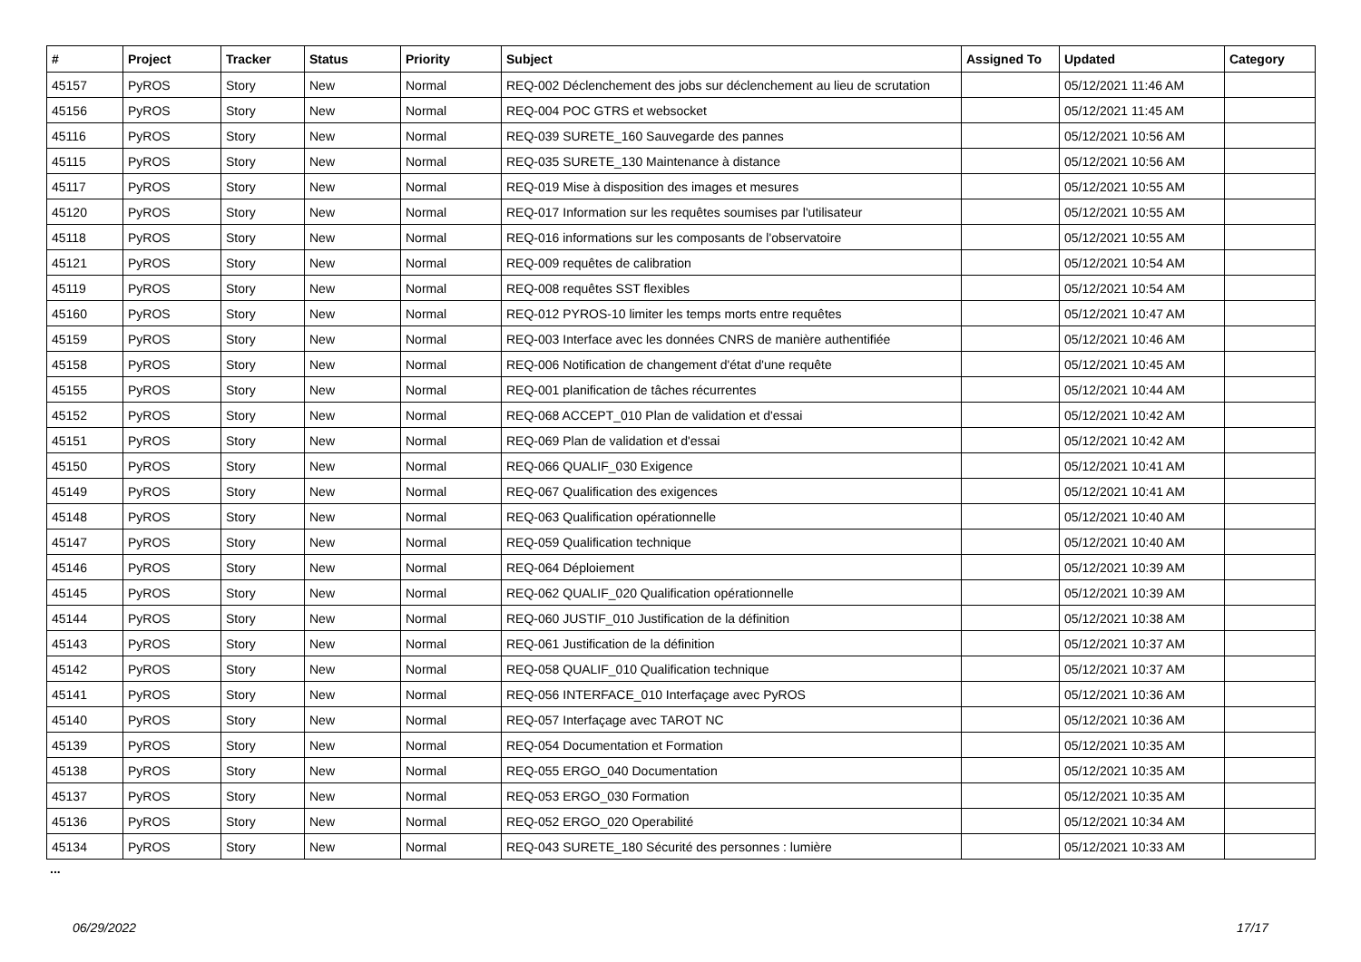| # | Project | Tracker | Status | Priority | Subject | Assigned To | Updated | Category |
| --- | --- | --- | --- | --- | --- | --- | --- | --- |
| 45157 | PyROS | Story | New | Normal | REQ-002 Déclenchement des jobs sur déclenchement au lieu de scrutation | | 05/12/2021 11:46 AM | |
| 45156 | PyROS | Story | New | Normal | REQ-004 POC GTRS et websocket | | 05/12/2021 11:45 AM | |
| 45116 | PyROS | Story | New | Normal | REQ-039 SURETE_160 Sauvegarde des pannes | | 05/12/2021 10:56 AM | |
| 45115 | PyROS | Story | New | Normal | REQ-035 SURETE_130 Maintenance à distance | | 05/12/2021 10:56 AM | |
| 45117 | PyROS | Story | New | Normal | REQ-019 Mise à disposition des images et mesures | | 05/12/2021 10:55 AM | |
| 45120 | PyROS | Story | New | Normal | REQ-017 Information sur les requêtes soumises par l'utilisateur | | 05/12/2021 10:55 AM | |
| 45118 | PyROS | Story | New | Normal | REQ-016 informations sur les composants de l'observatoire | | 05/12/2021 10:55 AM | |
| 45121 | PyROS | Story | New | Normal | REQ-009 requêtes de calibration | | 05/12/2021 10:54 AM | |
| 45119 | PyROS | Story | New | Normal | REQ-008 requêtes SST flexibles | | 05/12/2021 10:54 AM | |
| 45160 | PyROS | Story | New | Normal | REQ-012 PYROS-10 limiter les temps morts entre requêtes | | 05/12/2021 10:47 AM | |
| 45159 | PyROS | Story | New | Normal | REQ-003 Interface avec les données CNRS de manière authentifiée | | 05/12/2021 10:46 AM | |
| 45158 | PyROS | Story | New | Normal | REQ-006 Notification de changement d'état d'une requête | | 05/12/2021 10:45 AM | |
| 45155 | PyROS | Story | New | Normal | REQ-001 planification de tâches récurrentes | | 05/12/2021 10:44 AM | |
| 45152 | PyROS | Story | New | Normal | REQ-068 ACCEPT_010 Plan de validation et d'essai | | 05/12/2021 10:42 AM | |
| 45151 | PyROS | Story | New | Normal | REQ-069 Plan de validation et d'essai | | 05/12/2021 10:42 AM | |
| 45150 | PyROS | Story | New | Normal | REQ-066 QUALIF_030 Exigence | | 05/12/2021 10:41 AM | |
| 45149 | PyROS | Story | New | Normal | REQ-067 Qualification des exigences | | 05/12/2021 10:41 AM | |
| 45148 | PyROS | Story | New | Normal | REQ-063 Qualification opérationnelle | | 05/12/2021 10:40 AM | |
| 45147 | PyROS | Story | New | Normal | REQ-059 Qualification technique | | 05/12/2021 10:40 AM | |
| 45146 | PyROS | Story | New | Normal | REQ-064 Déploiement | | 05/12/2021 10:39 AM | |
| 45145 | PyROS | Story | New | Normal | REQ-062 QUALIF_020 Qualification opérationnelle | | 05/12/2021 10:39 AM | |
| 45144 | PyROS | Story | New | Normal | REQ-060 JUSTIF_010 Justification de la définition | | 05/12/2021 10:38 AM | |
| 45143 | PyROS | Story | New | Normal | REQ-061 Justification de la définition | | 05/12/2021 10:37 AM | |
| 45142 | PyROS | Story | New | Normal | REQ-058 QUALIF_010 Qualification technique | | 05/12/2021 10:37 AM | |
| 45141 | PyROS | Story | New | Normal | REQ-056 INTERFACE_010 Interfaçage avec PyROS | | 05/12/2021 10:36 AM | |
| 45140 | PyROS | Story | New | Normal | REQ-057 Interfaçage avec TAROT NC | | 05/12/2021 10:36 AM | |
| 45139 | PyROS | Story | New | Normal | REQ-054 Documentation et Formation | | 05/12/2021 10:35 AM | |
| 45138 | PyROS | Story | New | Normal | REQ-055 ERGO_040 Documentation | | 05/12/2021 10:35 AM | |
| 45137 | PyROS | Story | New | Normal | REQ-053 ERGO_030 Formation | | 05/12/2021 10:35 AM | |
| 45136 | PyROS | Story | New | Normal | REQ-052 ERGO_020 Operabilité | | 05/12/2021 10:34 AM | |
| 45134 | PyROS | Story | New | Normal | REQ-043 SURETE_180 Sécurité des personnes : lumière | | 05/12/2021 10:33 AM | |
...
06/29/2022 17/17